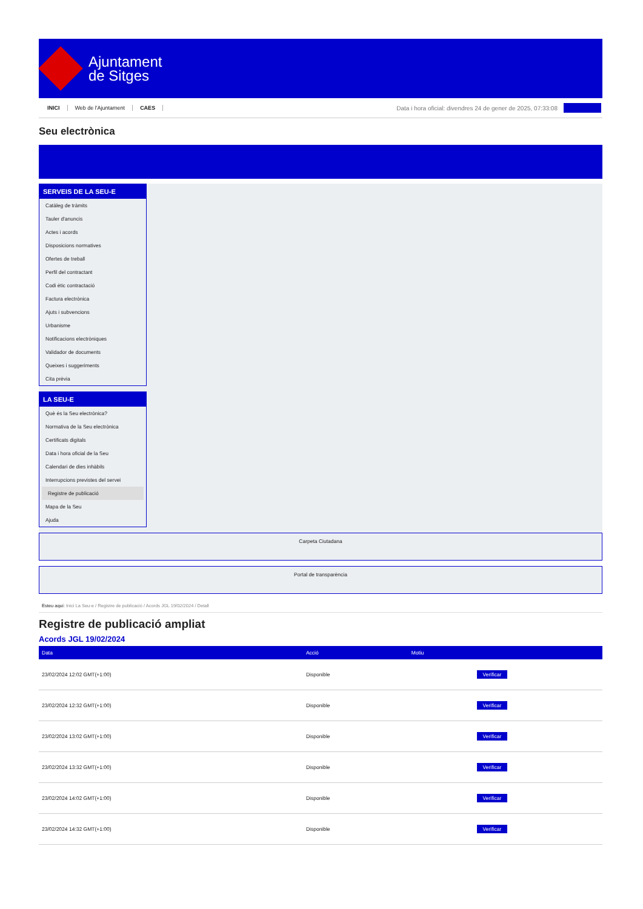Ajuntament
de Sitges
INICI Web de l'Ajuntament CAES
Data i hora oficial: divendres 24 de gener de 2025, 07:33:08
Seu electrònica
SERVEIS DE LA SEU-E
Catàleg de tràmits
Tauler d'anuncis
Actes i acords
Disposicions normatives
Ofertes de treball
Perfil del contractant
Codi ètic contractació
Factura electrònica
Ajuts i subvencions
Urbanisme
Notificacions electròniques
Validador de documents
Queixes i suggeriments
Cita prèvia
LA SEU-E
Què és la Seu electrònica?
Normativa de la Seu electrònica
Certificats digitals
Data i hora oficial de la Seu
Calendari de dies inhàbils
Interrupcions previstes del servei
Registre de publicació
Mapa de la Seu
Ajuda
Carpeta Ciutadana
Portal de transparència
Esteu aquí: Inici La Seu-e / Registre de publicació / Acords JGL 19/02/2024 / Detall
Registre de publicació ampliat
Acords JGL 19/02/2024
| Data | Acció | Motiu | |
| --- | --- | --- | --- |
| 23/02/2024 12:02 GMT(+1:00) | Disponible | | Verificar |
| 23/02/2024 12:32 GMT(+1:00) | Disponible | | Verificar |
| 23/02/2024 13:02 GMT(+1:00) | Disponible | | Verificar |
| 23/02/2024 13:32 GMT(+1:00) | Disponible | | Verificar |
| 23/02/2024 14:02 GMT(+1:00) | Disponible | | Verificar |
| 23/02/2024 14:32 GMT(+1:00) | Disponible | | Verificar |